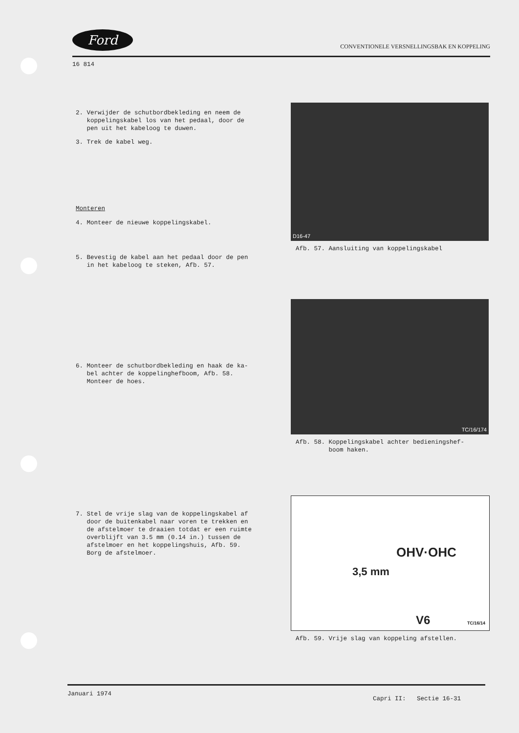Ford CONVENTIONELE VERSNELLINGSBAK EN KOPPELING
16 814
2. Verwijder de schutbordbekleding en neem de
koppelingskabel los van het pedaal, door de
pen uit het kabeloog te duwen.
3. Trek de kabel weg.
Monteren
4. Monteer de nieuwe koppelingskabel.
5. Bevestig de kabel aan het pedaal door de pen
in het kabeloog te steken, Afb. 57.
6. Monteer de schutbordbekleding en haak de ka-
bel achter de koppelinghefboom, Afb. 58.
Monteer de hoes.
7. Stel de vrije slag van de koppelingskabel af
door de buitenkabel naar voren te trekken en
de afstelmoer te draaien totdat er een ruimte
overblijft van 3.5 mm (0.14 in.) tussen de
afstelmoer en het koppelingshuis, Afb. 59.
Borg de afstelmoer.
D16-47
Afb. 57. Aansluiting van koppelingskabel
TC/16/174
Afb. 58. Koppelingskabel achter bedieningshef-
boom haken.
OHV·OHC
3,5 mm
V6 TC/16/14
Afb. 59. Vrije slag van koppeling afstellen.
Januari 1974 Capri II: Sectie 16-31